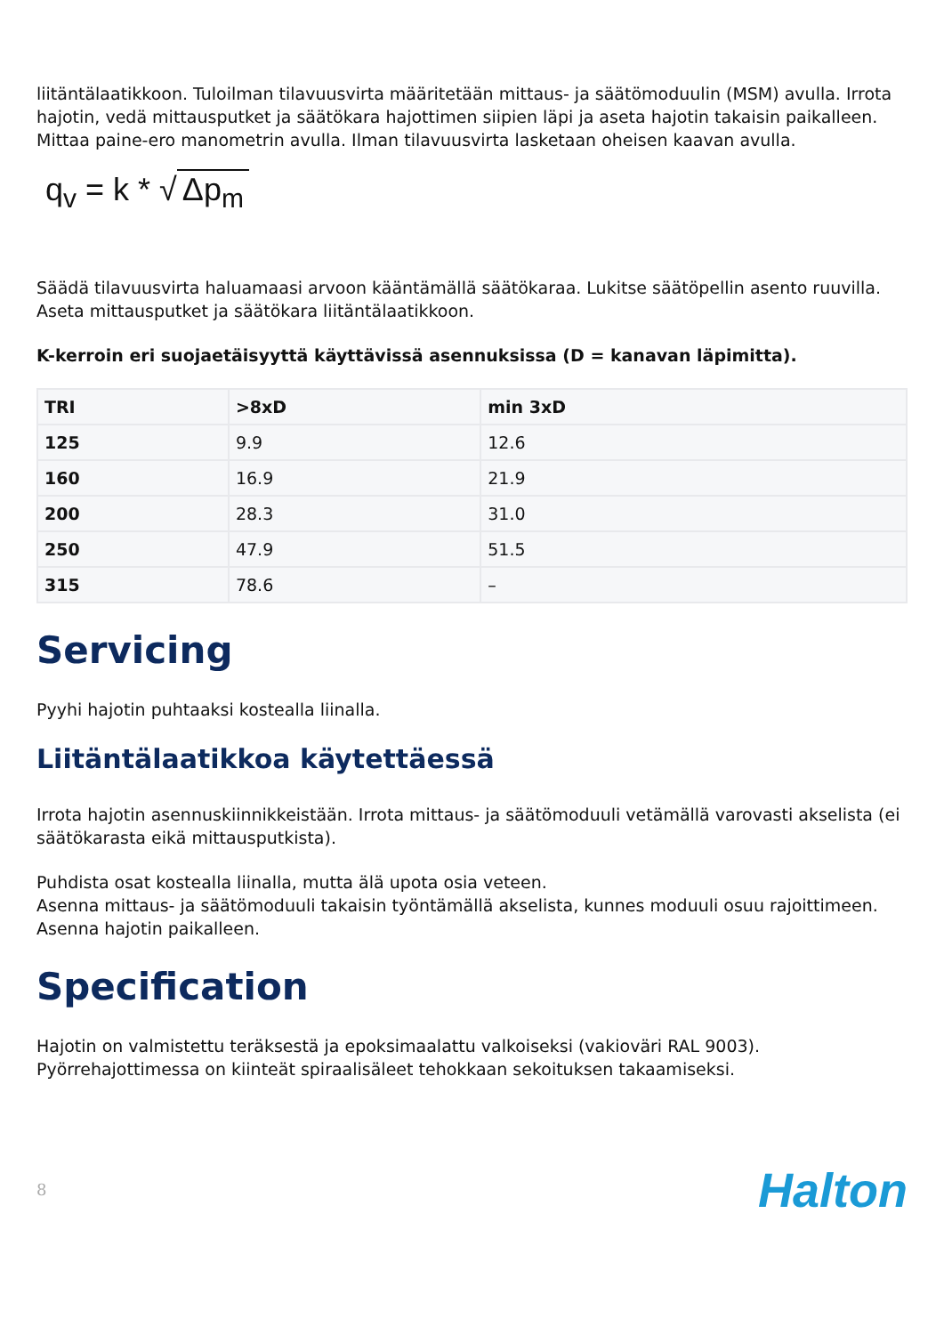liitäntälaatikkoon. Tuloilman tilavuusvirta määritetään mittaus- ja säätömoduulin (MSM) avulla. Irrota hajotin, vedä mittausputket ja säätökara hajottimen siipien läpi ja aseta hajotin takaisin paikalleen.
Mittaa paine-ero manometrin avulla. Ilman tilavuusvirta lasketaan oheisen kaavan avulla.
q<sub>v</sub> = k * √ Δp<sub>m</sub>
Säädä tilavuusvirta haluamaasi arvoon kääntämällä säätökaraa. Lukitse säätöpellin asento ruuvilla.
Aseta mittausputket ja säätökara liitäntälaatikkoon.
K-kerroin eri suojaetäisyyttä käyttävissä asennuksissa (D = kanavan läpimitta).
| TRI | >8xD | min 3xD |
| --- | --- | --- |
| 125 | 9.9 | 12.6 |
| 160 | 16.9 | 21.9 |
| 200 | 28.3 | 31.0 |
| 250 | 47.9 | 51.5 |
| 315 | 78.6 | – |
Servicing
Pyyhi hajotin puhtaaksi kostealla liinalla.
Liitäntälaatikkoa käytettäessä
Irrota hajotin asennuskiinnikkeistään. Irrota mittaus- ja säätömoduuli vetämällä varovasti akselista (ei säätökarasta eikä mittausputkista).
Puhdista osat kostealla liinalla, mutta älä upota osia veteen.
Asenna mittaus- ja säätömoduuli takaisin työntämällä akselista, kunnes moduuli osuu rajoittimeen. Asenna hajotin paikalleen.
Specification
Hajotin on valmistettu teräksestä ja epoksimaalattu valkoiseksi (vakioväri RAL 9003). Pyörrehajottimessa on kiinteät spiraalisäleet tehokkaan sekoituksen takaamiseksi.
8 Halton